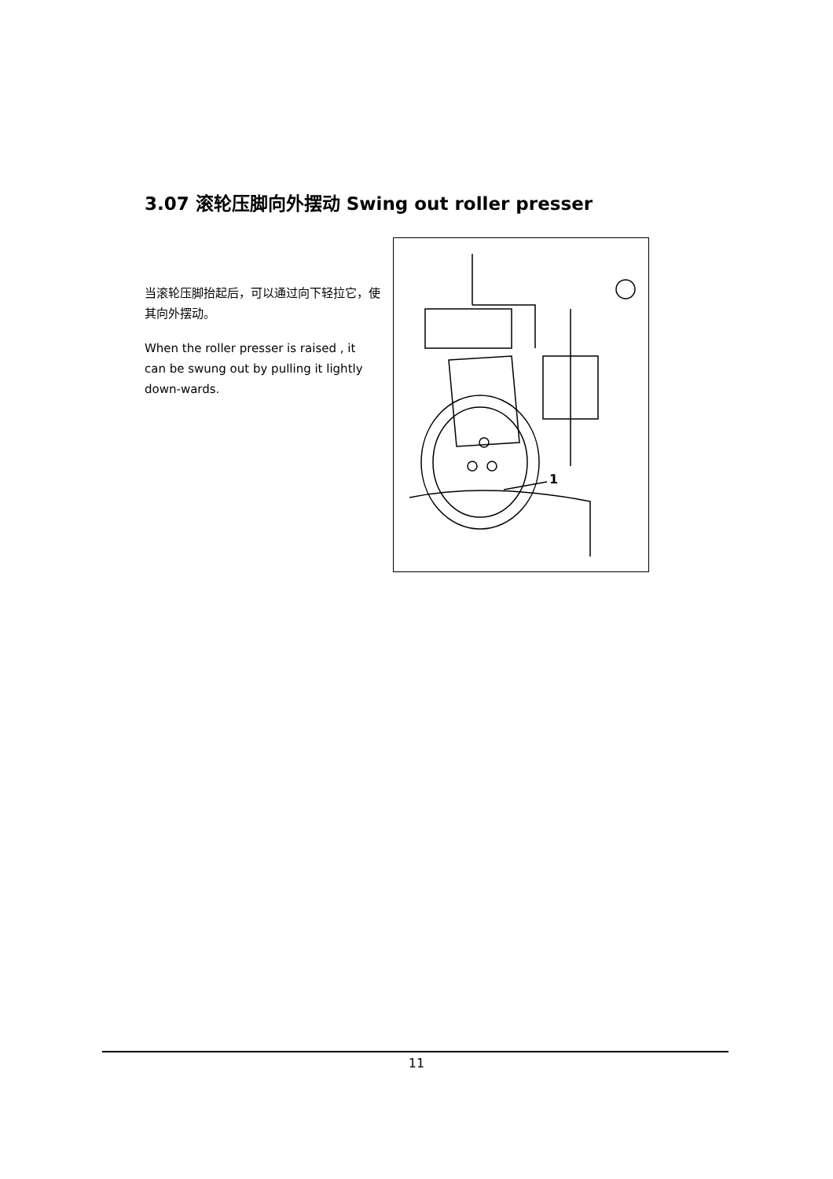3.07 滚轮压脚向外摆动 Swing out roller presser
当滚轮压脚抬起后，可以通过向下轻拉它，使其向外摆动。
When the roller presser is raised , it can be swung out by pulling it lightly down-wards.
1
11